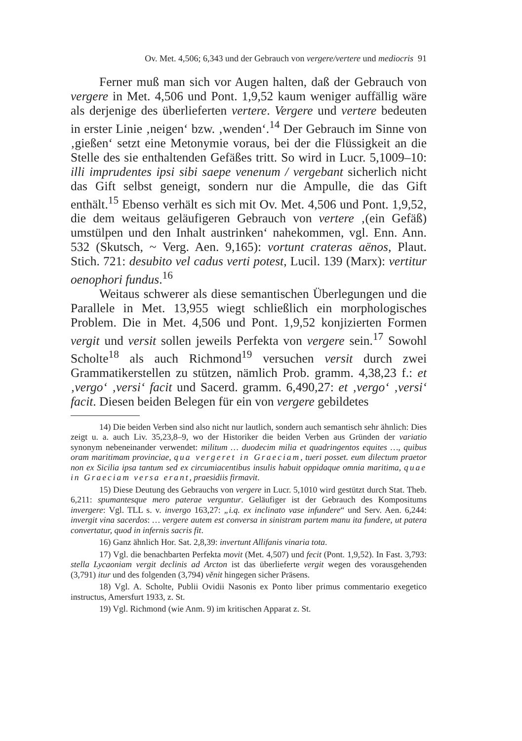Ov. Met. 4,506; 6,343 und der Gebrauch von vergere/vertere und mediocris 91
Ferner muß man sich vor Augen halten, daß der Gebrauch von vergere in Met. 4,506 und Pont. 1,9,52 kaum weniger auffällig wäre als derjenige des überlieferten vertere. Vergere und vertere bedeuten in erster Linie ‚neigen‘ bzw. ‚wenden‘.<sup>14</sup> Der Gebrauch im Sinne von ‚gießen‘ setzt eine Metonymie voraus, bei der die Flüssigkeit an die Stelle des sie enthaltenden Gefäßes tritt. So wird in Lucr. 5,1009–10: illi imprudentes ipsi sibi saepe venenum / vergebant sicherlich nicht das Gift selbst geneigt, sondern nur die Ampulle, die das Gift enthält.<sup>15</sup> Ebenso verhält es sich mit Ov. Met. 4,506 und Pont. 1,9,52, die dem weitaus geläufigeren Gebrauch von vertere ‚(ein Gefäß) umstülpen und den Inhalt austrinken‘ nahekommen, vgl. Enn. Ann. 532 (Skutsch, ~ Verg. Aen. 9,165): vortunt crateras aënos, Plaut. Stich. 721: desubito vel cadus verti potest, Lucil. 139 (Marx): vertitur oenophori fundus.<sup>16</sup>
Weitaus schwerer als diese semantischen Überlegungen und die Parallele in Met. 13,955 wiegt schließlich ein morphologisches Problem. Die in Met. 4,506 und Pont. 1,9,52 konjizierten Formen vergit und versit sollen jeweils Perfekta von vergere sein.<sup>17</sup> Sowohl Scholte<sup>18</sup> als auch Richmond<sup>19</sup> versuchen versit durch zwei Grammatikerstellen zu stützen, nämlich Prob. gramm. 4,38,23 f.: et ‚vergo‘ ‚versi‘ facit und Sacerd. gramm. 6,490,27: et ‚vergo‘ ‚versi‘ facit. Diesen beiden Belegen für ein von vergere gebildetes
14) Die beiden Verben sind also nicht nur lautlich, sondern auch semantisch sehr ähnlich: Dies zeigt u. a. auch Liv. 35,23,8–9, wo der Historiker die beiden Verben aus Gründen der variatio synonym nebeneinander verwendet: militum … duodecim milia et quadringentos equites …, quibus oram maritimam provinciae, qua vergeret in Graeciam, tueri posset. eum dilectum praetor non ex Sicilia ipsa tantum sed ex circumiacentibus insulis habuit oppidaque omnia maritima, quae in Graeciam versa erant, praesidiis firmavit.
15) Diese Deutung des Gebrauchs von vergere in Lucr. 5,1010 wird gestützt durch Stat. Theb. 6,211: spumantesque mero paterae verguntur. Geläufiger ist der Gebrauch des Kompositums invergere: Vgl. TLL s. v. invergo 163,27: „i.q. ex inclinato vase infundere“ und Serv. Aen. 6,244: invergit vina sacerdos: … vergere autem est conversa in sinistram partem manu ita fundere, ut patera convertatur, quod in infernis sacris fit.
16) Ganz ähnlich Hor. Sat. 2,8,39: invertunt Allifanis vinaria tota.
17) Vgl. die benachbarten Perfekta movit (Met. 4,507) und fecit (Pont. 1,9,52). In Fast. 3,793: stella Lycaoniam vergit declinis ad Arcton ist das überlieferte vergit wegen des vorausgehenden (3,791) itur und des folgenden (3,794) vĕnit hingegen sicher Präsens.
18) Vgl. A. Scholte, Publii Ovidii Nasonis ex Ponto liber primus commentario exegetico instructus, Amersfurt 1933, z. St.
19) Vgl. Richmond (wie Anm. 9) im kritischen Apparat z. St.